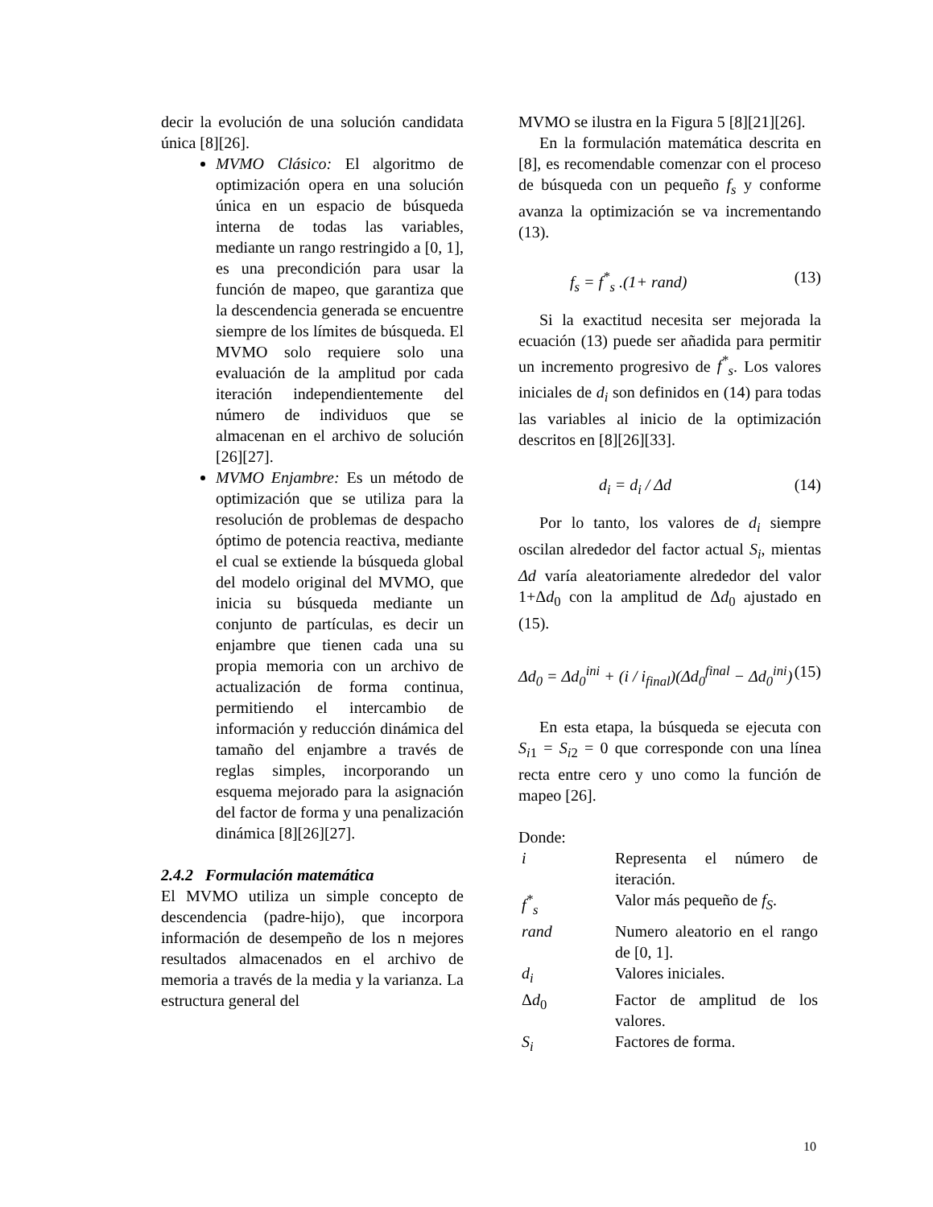decir la evolución de una solución candidata única [8][26].
MVMO Clásico: El algoritmo de optimización opera en una solución única en un espacio de búsqueda interna de todas las variables, mediante un rango restringido a [0, 1], es una precondición para usar la función de mapeo, que garantiza que la descendencia generada se encuentre siempre de los límites de búsqueda. El MVMO solo requiere solo una evaluación de la amplitud por cada iteración independientemente del número de individuos que se almacenan en el archivo de solución [26][27].
MVMO Enjambre: Es un método de optimización que se utiliza para la resolución de problemas de despacho óptimo de potencia reactiva, mediante el cual se extiende la búsqueda global del modelo original del MVMO, que inicia su búsqueda mediante un conjunto de partículas, es decir un enjambre que tienen cada una su propia memoria con un archivo de actualización de forma continua, permitiendo el intercambio de información y reducción dinámica del tamaño del enjambre a través de reglas simples, incorporando un esquema mejorado para la asignación del factor de forma y una penalización dinámica [8][26][27].
2.4.2 Formulación matemática
El MVMO utiliza un simple concepto de descendencia (padre-hijo), que incorpora información de desempeño de los n mejores resultados almacenados en el archivo de memoria a través de la media y la varianza. La estructura general del
MVMO se ilustra en la Figura 5 [8][21][26].
En la formulación matemática descrita en [8], es recomendable comenzar con el proceso de búsqueda con un pequeño f<sub>s</sub> y conforme avanza la optimización se va incrementando (13).
f<sub>s</sub> = f<sup>*</sup><sub>s</sub> .(1+ rand) (13)
Si la exactitud necesita ser mejorada la ecuación (13) puede ser añadida para permitir un incremento progresivo de f<sup>*</sup><sub>s</sub>. Los valores iniciales de d<sub>i</sub> son definidos en (14) para todas las variables al inicio de la optimización descritos en [8][26][33].
d<sub>i</sub> = d<sub>i</sub> / Δd (14)
Por lo tanto, los valores de d<sub>i</sub> siempre oscilan alrededor del factor actual S<sub>i</sub>, mientas Δd varía aleatoriamente alrededor del valor 1+Δd<sub>0</sub> con la amplitud de Δd<sub>0</sub> ajustado en (15).
Δd<sub>0</sub> = Δd<sub>0</sub><sup>ini</sup> + (i / i<sub>final</sub>)(Δd<sub>0</sub><sup>final</sup> − Δd<sub>0</sub><sup>ini</sup>) (15)
En esta etapa, la búsqueda se ejecuta con S<sub>i1</sub> = S<sub>i2</sub> = 0 que corresponde con una línea recta entre cero y uno como la función de mapeo [26].
Donde:
| i | Representa el número de iteración. |
| f<sup>*</sup><sub>s</sub> | Valor más pequeño de f<sub>S</sub> . |
| rand | Numero aleatorio en el rango de [0, 1]. |
| d<sub>i</sub> | Valores iniciales. |
| Δ d<sub>0</sub> | Factor de amplitud de los valores. |
| S<sub>i</sub> | Factores de forma. |
10